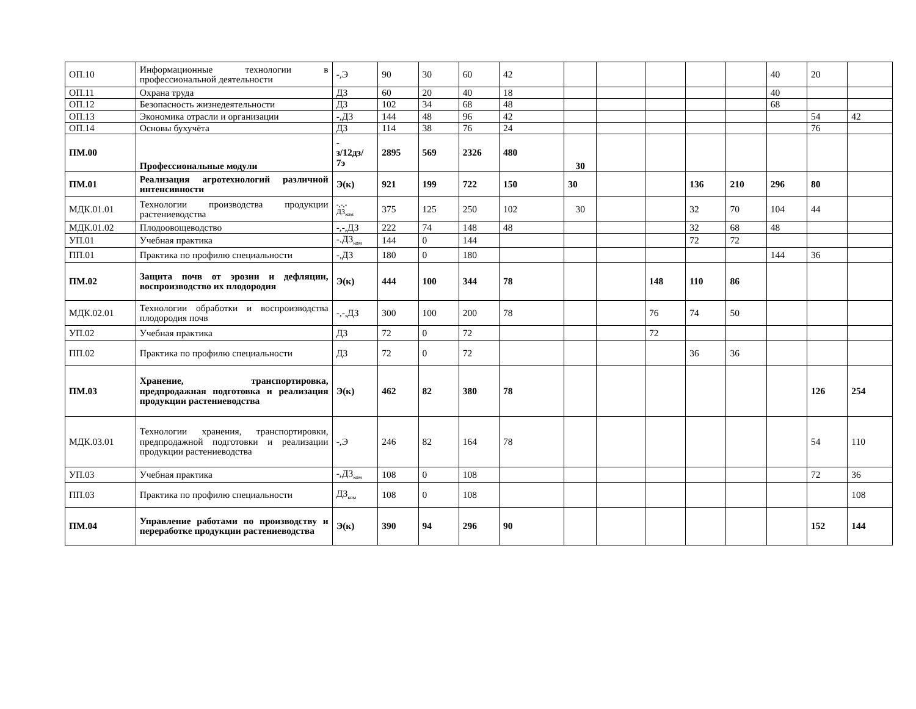| ОП.10 | Информационные технологии в профессиональной деятельности | -,Э | 90 | 30 | 60 | 42 | | | | | | 40 | 20 | |
| ОП.11 | Охрана труда | ДЗ | 60 | 20 | 40 | 18 | | | | | | 40 | | |
| ОП.12 | Безопасность жизнедеятельности | ДЗ | 102 | 34 | 68 | 48 | | | | | | 68 | | |
| ОП.13 | Экономика отрасли и организации | -,ДЗ | 144 | 48 | 96 | 42 | | | | | | | 54 | 42 |
| ОП.14 | Основы бухучёта | ДЗ | 114 | 38 | 76 | 24 | | | | | | | 76 | |
| ПМ.00 | Профессиональные модули | - з/12дз/ 7э | 2895 | 569 | 2326 | 480 | 30 | | | | | | | |
| ПМ.01 | Реализация агротехнологий различной интенсивности | Э(к) | 921 | 199 | 722 | 150 | 30 | | | 136 | 210 | 296 | 80 | |
| МДК.01.01 | Технологии производства продукции растениеводства | -,-,- ДЗ<sub>ком</sub> | 375 | 125 | 250 | 102 | 30 | | | 32 | 70 | 104 | 44 | |
| МДК.01.02 | Плодоовощеводство | -,-,ДЗ | 222 | 74 | 148 | 48 | | | | 32 | 68 | 48 | | |
| УП.01 | Учебная практика | -.ДЗ<sub>ком</sub> | 144 | 0 | 144 | | | | | 72 | 72 | | | |
| ПП.01 | Практика по профилю специальности | -,ДЗ | 180 | 0 | 180 | | | | | | | 144 | 36 | |
| ПМ.02 | Защита почв от эрозии и дефляции, воспроизводство их плодородия | Э(к) | 444 | 100 | 344 | 78 | | | 148 | 110 | 86 | | | |
| МДК.02.01 | Технологии обработки и воспроизводства плодородия почв | -,-,ДЗ | 300 | 100 | 200 | 78 | | | 76 | 74 | 50 | | | |
| УП.02 | Учебная практика | ДЗ | 72 | 0 | 72 | | | | 72 | | | | | |
| ПП.02 | Практика по профилю специальности | ДЗ | 72 | 0 | 72 | | | | | 36 | 36 | | | |
| ПМ.03 | Хранение, транспортировка, предпродажная подготовка и реализация продукции растениеводства | Э(к) | 462 | 82 | 380 | 78 | | | | | | | 126 | 254 |
| МДК.03.01 | Технологии хранения, транспортировки, предпродажной подготовки и реализации продукции растениеводства | -,Э | 246 | 82 | 164 | 78 | | | | | | | 54 | 110 |
| УП.03 | Учебная практика | -,ДЗ<sub>ком</sub> | 108 | 0 | 108 | | | | | | | | 72 | 36 |
| ПП.03 | Практика по профилю специальности | ДЗ<sub>ком</sub> | 108 | 0 | 108 | | | | | | | | | 108 |
| ПМ.04 | Управление работами по производству и переработке продукции растениеводства | Э(к) | 390 | 94 | 296 | 90 | | | | | | | 152 | 144 |